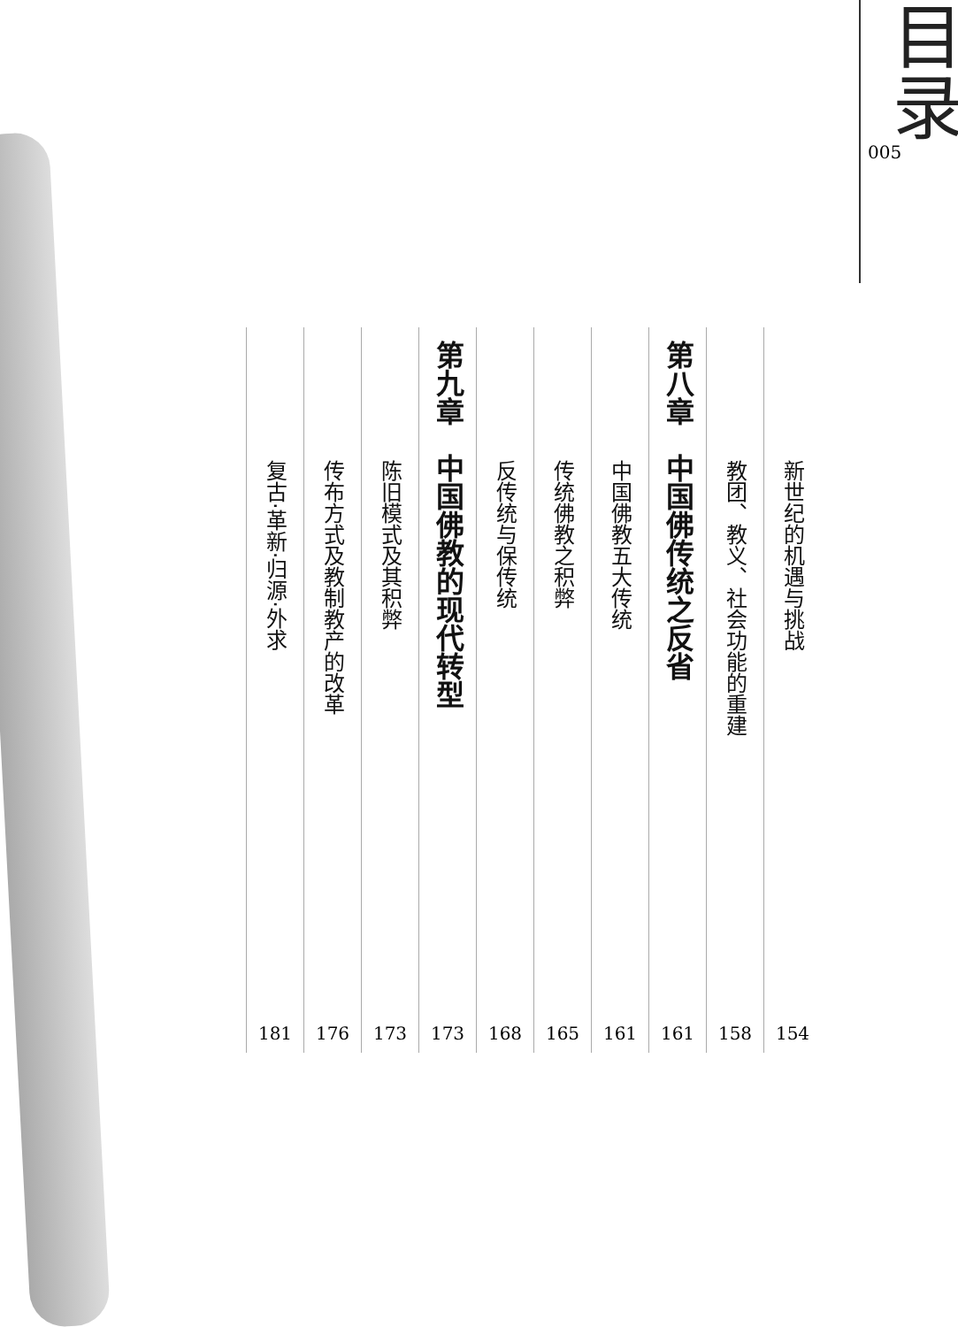目录
005
新世纪的机遇与挑战
154
教团、教义、社会功能的重建
158
第八章　中国佛传统之反省
161
中国佛教五大传统
161
传统佛教之积弊
165
反传统与保传统
168
第九章　中国佛教的现代转型
173
陈旧模式及其积弊
173
传布方式及教制教产的改革
176
复古·革新·归源·外求
181